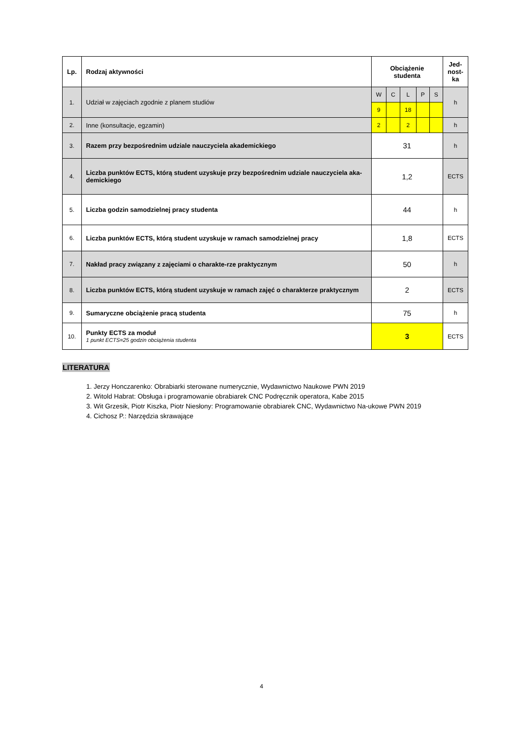| Lp. | Rodzaj aktywności | Obciążenie studenta | | | | | Jed- nost- ka |
| --- | --- | --- | --- | --- | --- | --- | --- |
| 1. | Udział w zajęciach zgodnie z planem studiów | W | C | L | P | S | h |
| | | 9 | | 18 | | | |
| 2. | Inne (konsultacje, egzamin) | 2 | | 2 | | | h |
| 3. | Razem przy bezpośrednim udziale nauczyciela akademickiego | 31 | | | | | h |
| 4. | Liczba punktów ECTS, którą student uzyskuje przy bezpośrednim udziale nauczyciela aka-demickiego | 1,2 | | | | | ECTS |
| 5. | Liczba godzin samodzielnej pracy studenta | 44 | | | | | h |
| 6. | Liczba punktów ECTS, którą student uzyskuje w ramach samodzielnej pracy | 1,8 | | | | | ECTS |
| 7. | Nakład pracy związany z zajęciami o charakte-rze praktycznym | 50 | | | | | h |
| 8. | Liczba punktów ECTS, którą student uzyskuje w ramach zajęć o charakterze praktycznym | 2 | | | | | ECTS |
| 9. | Sumaryczne obciążenie pracą studenta | 75 | | | | | h |
| 10. | Punkty ECTS za moduł 1 punkt ECTS=25 godzin obciążenia studenta | 3 | | | | | ECTS |
LITERATURA
1. Jerzy Honczarenko: Obrabiarki sterowane numerycznie, Wydawnictwo Naukowe PWN 2019
2. Witold Habrat: Obsługa i programowanie obrabiarek CNC Podręcznik operatora, Kabe 2015
3. Wit Grzesik, Piotr Kiszka, Piotr Niesłony: Programowanie obrabiarek CNC, Wydawnictwo Na-ukowe PWN 2019
4. Cichosz P.: Narzędzia skrawające
4